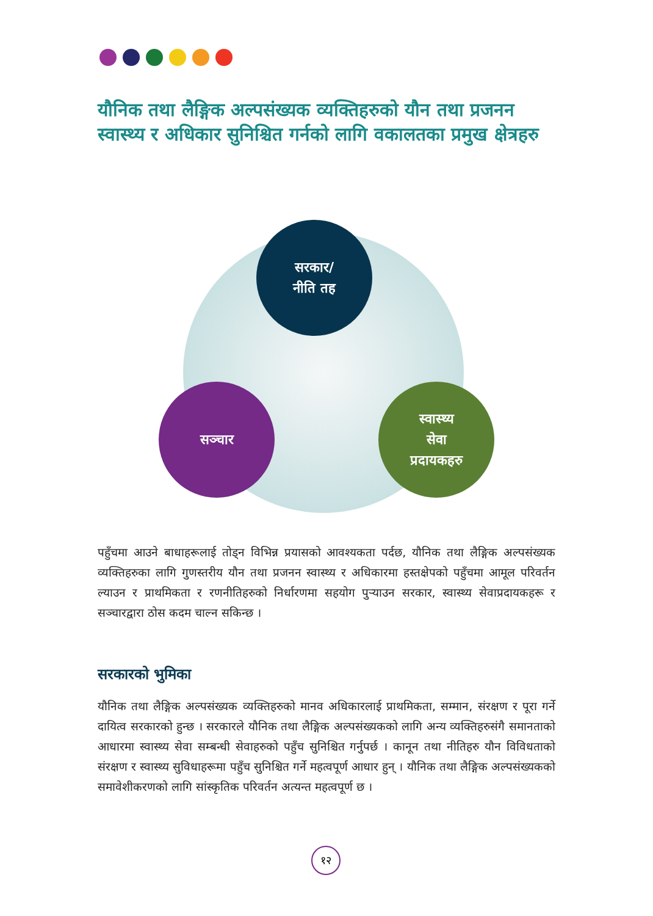यौनिक तथा लैङ्गिक अल्पसंख्यक व्यक्तिहरुको यौन तथा प्रजनन स्वास्थ्य र अधिकार सुनिश्चित गर्नको लागि वकालतका प्रमुख क्षेत्रहरु
सरकार/
नीति तह
सञ्चार
स्वास्थ्य
सेवा
प्रदायकहरु
पहुँचमा आउने बाधाहरूलाई तोड्न विभिन्न प्रयासको आवश्यकता पर्दछ, यौनिक तथा लैङ्गिक अल्पसंख्यक व्यक्तिहरुका लागि गुणस्तरीय यौन तथा प्रजनन स्वास्थ्य र अधिकारमा हस्तक्षेपको पहुँचमा आमूल परिवर्तन ल्याउन र प्राथमिकता र रणनीतिहरुको निर्धारणमा सहयोग पुऱ्याउन सरकार, स्वास्थ्य सेवाप्रदायकहरू र सञ्चारद्वारा ठोस कदम चाल्न सकिन्छ ।
सरकारको भुमिका
यौनिक तथा लैङ्गिक अल्पसंख्यक व्यक्तिहरुको मानव अधिकारलाई प्राथमिकता, सम्मान, संरक्षण र पूरा गर्ने दायित्व सरकारको हुन्छ । सरकारले यौनिक तथा लैङ्गिक अल्पसंख्यकको लागि अन्य व्यक्तिहरुसंगै समानताको आधारमा स्वास्थ्य सेवा सम्बन्धी सेवाहरुको पहुँच सुनिश्चित गर्नुपर्छ । कानून तथा नीतिहरु यौन विविधताको संरक्षण र स्वास्थ्य सुविधाहरूमा पहुँच सुनिश्चित गर्ने महत्वपूर्ण आधार हुन् । यौनिक तथा लैङ्गिक अल्पसंख्यकको समावेशीकरणको लागि सांस्कृतिक परिवर्तन अत्यन्त महत्वपूर्ण छ ।
१२